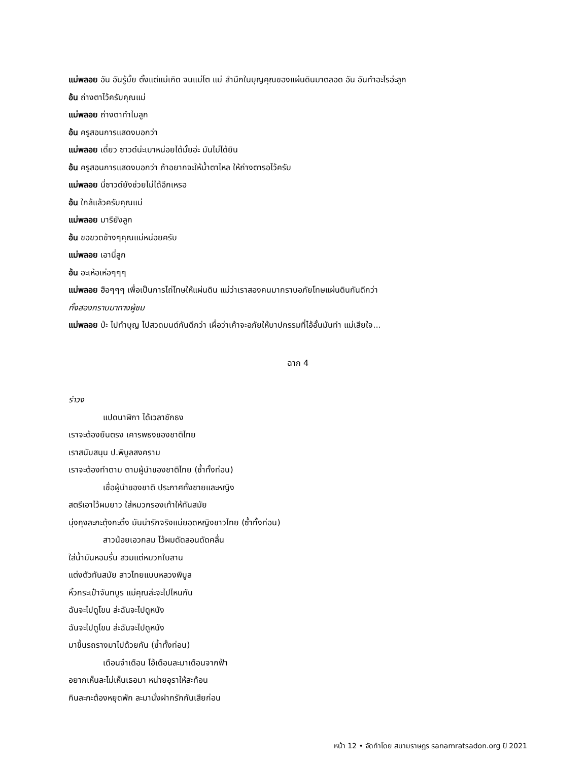แม่พลอย อัน อันรู้มั้ย ตั้งแต่แม่เกิด จนแม่โต แม่ สำนึกในบุญคุณของแผ่นดินมาตลอด อัน อันทำอะไรอ่ะลูก
อ้น ถ่างตาไว้ครับคุณแม่
แม่พลอย ถ่างตาทำไมลูก
อ้น ครูสอนการแสดงบอกว่า
แม่พลอย เดี๋ยว ซาวด์น่ะเบาหน่อยได้มั้ยอ่ะ มันไม่ได้ยิน
อ้น ครูสอนการแสดงบอกว่า ถ้าอยากจะให้น้ำตาไหล ให้ถ่างตารอไว้ครับ
แม่พลอย นี่ซาวด์ยังช่วยไม่ได้อีกเหรอ
อ้น ใกล้แล้วครับคุณแม่
แม่พลอย มารึยังลูก
อ้น ขอขวดข้างๆคุณแม่หน่อยครับ
แม่พลอย เอานี่ลูก
อ้น อะเห้อเห่อๆๆๆ
แม่พลอย ฮือๆๆๆ เพื่อเป็นการไถ่โทษให้แผ่นดิน แม่ว่าเราสองคนมากราบอภัยโทษแผ่นดินกันดีกว่า
ทั้งสองกราบมาทางผู้ชม
แม่พลอย ป่ะ ไปทำบุญ ไปสวดมนต์กันดีกว่า เผื่อว่าเค้าจะอภัยให้บาปกรรมที่ไอ้อั้นมันทำ แม่เสียใจ...
ฉาก 4
รำวง
แปดนาฬิกา ได้เวลาชักธง
เราจะต้องยืนตรง เคารพธงของชาติไทย
เราสนับสนุน ป.พิบูลสงคราม
เราจะต้องทำตาม ตามผู้นำของชาติไทย (ซ้ำทั้งท่อน)
เชื่อผู้นำของชาติ ประกาศทั้งชายและหญิง
สตรีเอาไว้ผมยาว ใส่หมวกรองเท้าให้ทันสมัย
นุ่งถุงละกะตุ้งกะติ้ง มันน่ารักจริงแม่ยอดหญิงชาวไทย (ซ้ำทั้งท่อน)
สาวน้อยเอวกลม ไว้ผมดัดลอนดัดคลื่น
ใส่น้ำมันหอมรื่น สวมแต่หมวกใบลาน
แต่งตัวทันสมัย สาวไทยแบบหลวงพิบูล
หิ้วกระเป๋าจันทบูร แม่คุณล่ะจะไปไหนกัน
ฉันจะไปดูโขน ล่ะฉันจะไปดูหนัง
ฉันจะไปดูโขน ล่ะฉันจะไปดูหนัง
มาขึ้นรถรางมาไปด้วยกัน (ซ้ำทั้งท่อน)
เดือนจ๋าเดือน โอ้เดือนละมาเดือนจากฟ้า
อยากเห็นละไม่เห็นเธอมา หน่ายอุราให้สะท้อน
กินละกะต้องหยุดพัก ละมานั่งฝากรักกันเสียก่อน
หน้า 12 • จัดทำโดย สนามราษฎร sanamratsadon.org ปี 2021